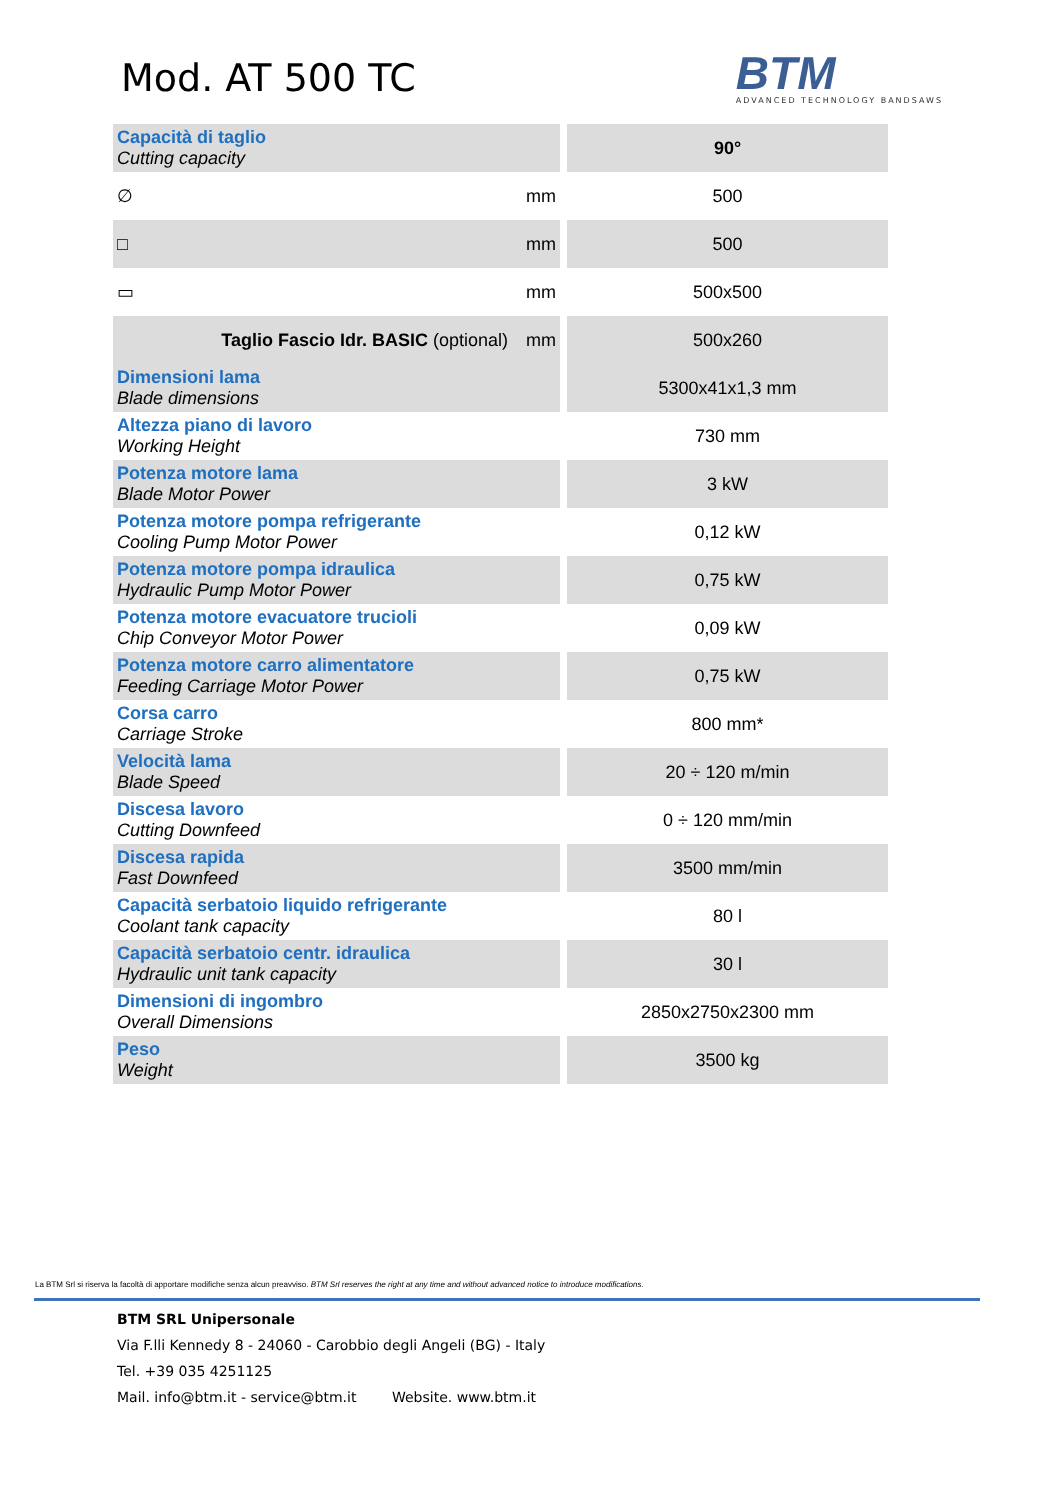Mod. AT 500 TC
BTM
ADVANCED TECHNOLOGY BANDSAWS
| Capacità di taglio Cutting capacity | | 90° |
| ∅ | mm | 500 |
| □ | mm | 500 |
| ▭ | mm | 500x500 |
| Taglio Fascio Idr. BASIC (optional) | mm | 500x260 |
| Dimensioni lama Blade dimensions | | 5300x41x1,3 mm |
| Altezza piano di lavoro Working Height | | 730 mm |
| Potenza motore lama Blade Motor Power | | 3 kW |
| Potenza motore pompa refrigerante Cooling Pump Motor Power | | 0,12 kW |
| Potenza motore pompa idraulica Hydraulic Pump Motor Power | | 0,75 kW |
| Potenza motore evacuatore trucioli Chip Conveyor Motor Power | | 0,09 kW |
| Potenza motore carro alimentatore Feeding Carriage Motor Power | | 0,75 kW |
| Corsa carro Carriage Stroke | | 800 mm* |
| Velocità lama Blade Speed | | 20 ÷ 120 m/min |
| Discesa lavoro Cutting Downfeed | | 0 ÷ 120 mm/min |
| Discesa rapida Fast Downfeed | | 3500 mm/min |
| Capacità serbatoio liquido refrigerante Coolant tank capacity | | 80 l |
| Capacità serbatoio centr. idraulica Hydraulic unit tank capacity | | 30 l |
| Dimensioni di ingombro Overall Dimensions | | 2850x2750x2300 mm |
| Peso Weight | | 3500 kg |
La BTM Srl si riserva la facoltà di apportare modifiche senza alcun preavviso. BTM Srl reserves the right at any time and without advanced notice to introduce modifications.
BTM SRL Unipersonale
Via F.lli Kennedy 8 - 24060 - Carobbio degli Angeli (BG) - Italy
Tel. +39 035 4251125
Mail. info@btm.it - service@btm.it Website. www.btm.it